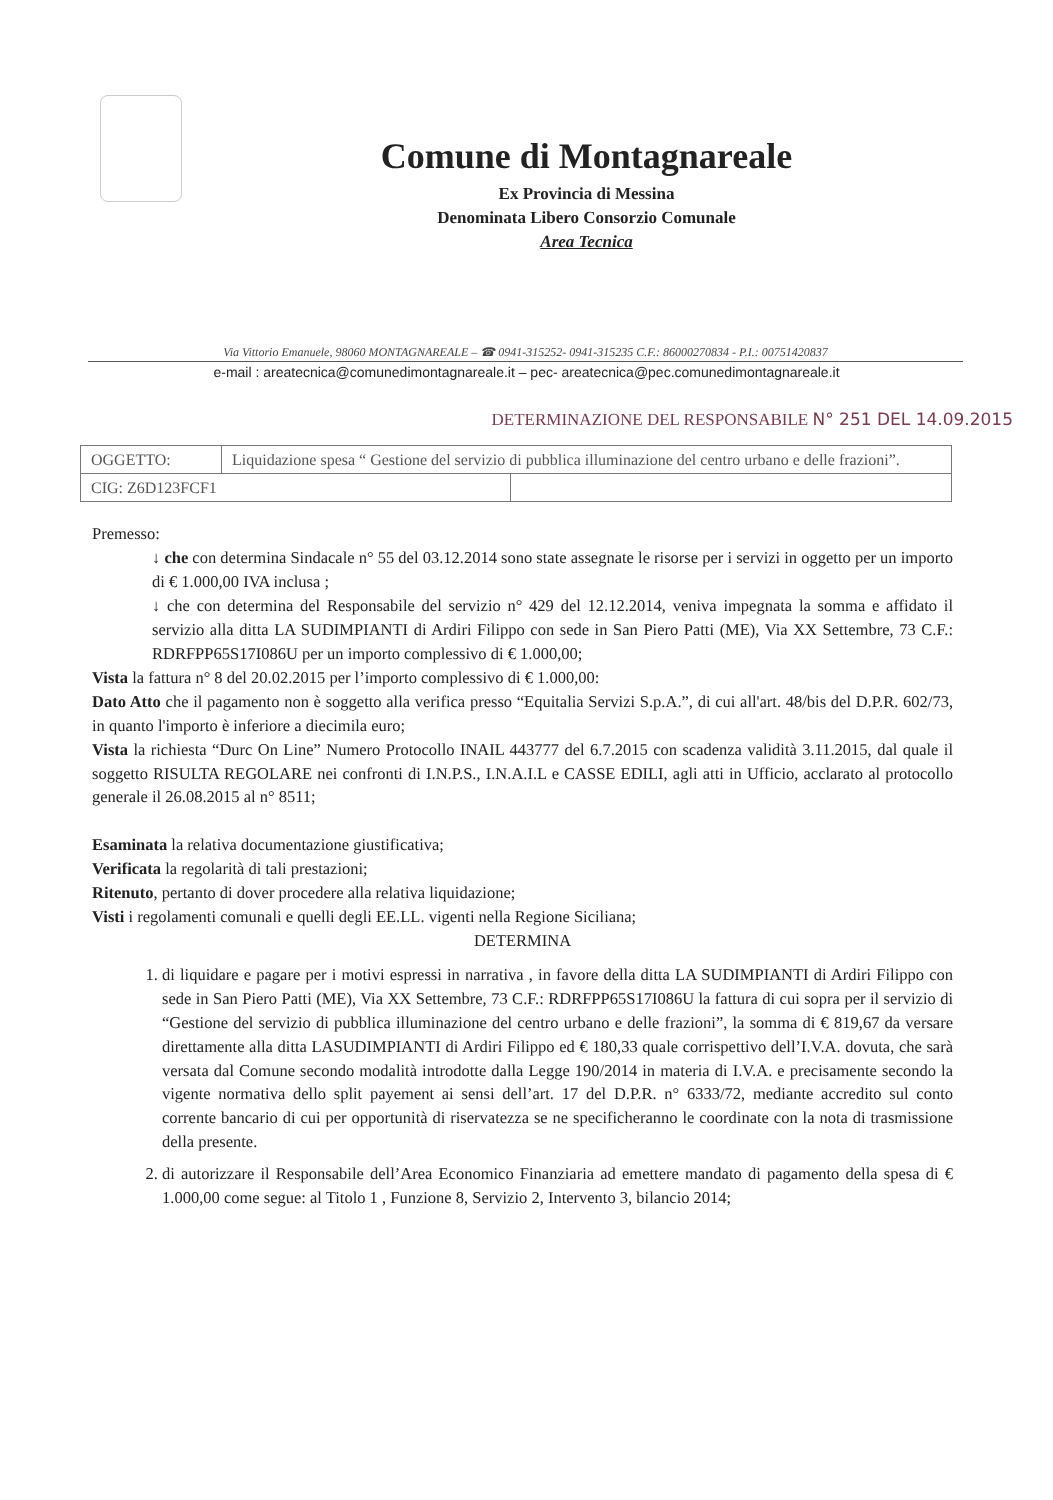Comune di Montagnareale
Ex Provincia di Messina
Denominata Libero Consorzio Comunale
Area Tecnica
Via Vittorio Emanuele, 98060 MONTAGNAREALE – ☎ 0941-315252- 0941-315235 C.F.: 86000270834 - P.I.: 00751420837
e-mail : areatecnica@comunedimontagnareale.it – pec- areatecnica@pec.comunedimontagnareale.it
DETERMINAZIONE DEL RESPONSABILE N° 251 DEL 14.09.2015
| OGGETTO: | Liquidazione spesa “ Gestione del servizio di pubblica illuminazione del centro urbano e delle frazioni”. | |
| CIG: Z6D123FCF1 | | |
Premesso:
↓ che con determina Sindacale n° 55 del 03.12.2014 sono state assegnate le risorse per i servizi in oggetto per un importo di € 1.000,00 IVA inclusa ;
↓ che con determina del Responsabile del servizio n° 429 del 12.12.2014, veniva impegnata la somma e affidato il servizio alla ditta LA SUDIMPIANTI di Ardiri Filippo con sede in San Piero Patti (ME), Via XX Settembre, 73 C.F.: RDRFPP65S17I086U per un importo complessivo di € 1.000,00;
Vista la fattura n° 8 del 20.02.2015 per l’importo complessivo di € 1.000,00:
Dato Atto che il pagamento non è soggetto alla verifica presso “Equitalia Servizi S.p.A.”, di cui all'art. 48/bis del D.P.R. 602/73, in quanto l'importo è inferiore a diecimila euro;
Vista la richiesta “Durc On Line” Numero Protocollo INAIL 443777 del 6.7.2015 con scadenza validità 3.11.2015, dal quale il soggetto RISULTA REGOLARE nei confronti di I.N.P.S., I.N.A.I.L e CASSE EDILI, agli atti in Ufficio, acclarato al protocollo generale il 26.08.2015 al n° 8511;
Esaminata la relativa documentazione giustificativa;
Verificata la regolarità di tali prestazioni;
Ritenuto, pertanto di dover procedere alla relativa liquidazione;
Visti i regolamenti comunali e quelli degli EE.LL. vigenti nella Regione Siciliana;
DETERMINA
1. di liquidare e pagare per i motivi espressi in narrativa , in favore della ditta LA SUDIMPIANTI di Ardiri Filippo con sede in San Piero Patti (ME), Via XX Settembre, 73 C.F.: RDRFPP65S17I086U la fattura di cui sopra per il servizio di “Gestione del servizio di pubblica illuminazione del centro urbano e delle frazioni”, la somma di € 819,67 da versare direttamente alla ditta LASUDIMPIANTI di Ardiri Filippo ed € 180,33 quale corrispettivo dell’I.V.A. dovuta, che sarà versata dal Comune secondo modalità introdotte dalla Legge 190/2014 in materia di I.V.A. e precisamente secondo la vigente normativa dello split payement ai sensi dell’art. 17 del D.P.R. n° 6333/72, mediante accredito sul conto corrente bancario di cui per opportunità di riservatezza se ne specificheranno le coordinate con la nota di trasmissione della presente.
2. di autorizzare il Responsabile dell’Area Economico Finanziaria ad emettere mandato di pagamento della spesa di € 1.000,00 come segue: al Titolo 1 , Funzione 8, Servizio 2, Intervento 3, bilancio 2014;